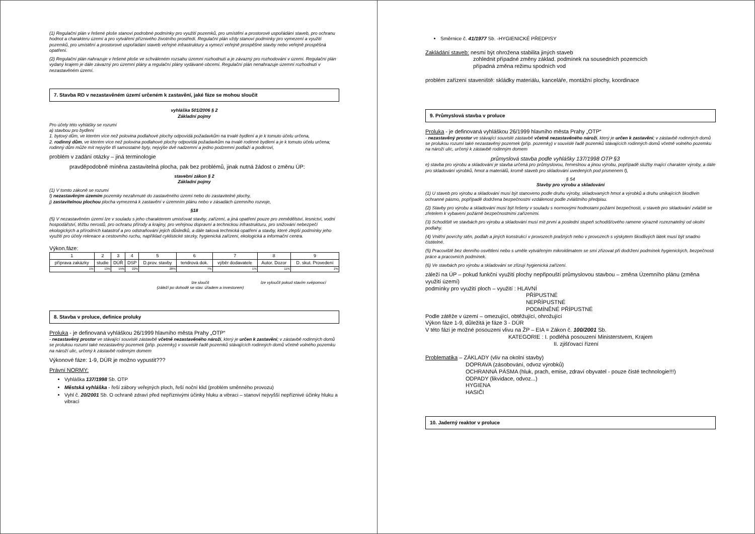(1) Regulační plán v řešené ploše stanoví podrobné podmínky pro využití pozemků, pro umístění a prostorové uspořádání staveb, pro ochranu hodnot a charakteru území a pro vytváření příznivého životního prostředí. Regulační plán vždy stanoví podmínky pro vymezení a využití pozemků, pro umístění a prostorové uspořádání staveb veřejné infrastruktury a vymezí veřejně prospěšné stavby nebo veřejně prospěšná opatření.
(2) Regulační plán nahrazuje v řešené ploše ve schváleném rozsahu územní rozhodnutí a je závazný pro rozhodování v území. Regulační plán vydaný krajem je dále závazný pro územní plány a regulační plány vydávané obcemi. Regulační plán nenahrazuje územní rozhodnutí v nezastavěném území.
7. Stavba RD v nezastavěném území určeném k zastavění, jaké fáze se mohou sloučit
vyhláška 501/2006 § 2
Základní pojmy
Pro účely této vyhlášky se rozumí
a) stavbou pro bydlení
1. bytový dům, ve kterém více než polovina podlahové plochy odpovídá požadavkům na trvalé bydlení a je k tomuto účelu určena,
2. rodinný dům, ve kterém více než polovina podlahové plochy odpovídá požadavkům na trvalé rodinné bydlení a je k tomuto účelu určena; rodinný dům může mít nejvýše tři samostatné byty, nejvýše dvě nadzemní a jedno podzemní podlaží a podkroví,
problém v zadání otázky – jiná terminologie
pravděpodobně míněna zastavitelná plocha, pak bez problémů, jinak nutná žádost o změnu ÚP:
stavební zákon § 2
Základní pojmy
(1) V tomto zákoně se rozumí
f) nezastavěným územím pozemky nezahrnuté do zastavěného území nebo do zastavitelné plochy,
j) zastavitelnou plochou plocha vymezená k zastavění v územním plánu nebo v zásadách územního rozvoje,
§18
(5) V nezastavěném území lze v souladu s jeho charakterem umisťovat stavby, zařízení, a jiná opatření pouze pro zemědělství, lesnictví, vodní hospodářství, těžbu nerostů, pro ochranu přírody a krajiny, pro veřejnou dopravní a technickou infrastrukturu, pro snižování nebezpečí ekologických a přírodních katastrof a pro odstraňování jejich důsledků, a dále taková technická opatření a stavby, které zlepší podmínky jeho využití pro účely rekreace a cestovního ruchu, například cyklistické stezky, hygienická zařízení, ekologická a informační centra.
Výkon.fáze:
| 1 | 2 | 3 | 4 | 5 | 6 | 7 | 8 | 9 |
| příprava zakázky | studie | DÚŘ | DSP | D.prov. stavby | tendrová dok. | výběr dodavatele | Autor. Dozor | D. skut. Provedení |
| 1% | 13% | 15% | 22% | 28% | 7% | 1% | 11% | 2% |
lze sloučit
(záleží po dohodě se stav. úřadem a investorem)
lze vyloučit pokud stavím svépomocí
8. Stavba v proluce, definice proluky
Proluka - je definovaná vyhláškou 26/1999 hlavního města Prahy „OTP“
- nezastavěný prostor ve stávající souvislé zástavbě včetně nezastavěného nároží, který je určen k zastavění; v zástavbě rodinných domů se prolukou rozumí také nezastavěný pozemek (příp. pozemky) v souvislé řadě pozemků stávajících rodinných domů včetně volného pozemku na nároží ulic, určený k zástavbě rodinným domem
Výkonové fáze: 1-9, DÚR je možno vypustit???
Právní NORMY:
Vyhláška 137/1998 Sb. OTP
Městská vyhláška - řeší zábory veřejných ploch, řeší noční klid (problém směnného provozu)
Vyhl č. 20/2001 Sb. O ochraně zdraví před nepříznivými účinky hluku a vibraci – stanoví nejvyšší nepříznivé účinky hluku a vibrací
Směrnice č. 41/1977 Sb. -HYGIENICKÉ PŘEDPISY
Zakládání staveb: nesmí být ohrožena stabilita jiných staveb
zohlednit případné změny základ. podmínek na sousedních pozemcích
případná změna režimu spodních vod
problém zařízení staveniště: skládky materiálu, kanceláře, montážní plochy, koordinace
9. Průmyslová stavba v proluce
Proluka - je definovaná vyhláškou 26/1999 hlavního města Prahy „OTP“
- nezastavěný prostor ve stávající souvislé zástavbě včetně nezastavěného nároží, který je určen k zastavění; v zástavbě rodinných domů se prolukou rozumí také nezastavěný pozemek (příp. pozemky) v souvislé řadě pozemků stávajících rodinných domů včetně volného pozemku na nároží ulic, určený k zástavbě rodinným domem
průmyslová stavba podle vyhlášky 137/1998 OTP §3
e) stavba pro výrobu a skladování je stavba určená pro průmyslovou, řemeslnou a jinou výrobu, popřípadě služby mající charakter výroby, a dále pro skladování výrobků, hmot a materiálů, kromě staveb pro skladování uvedených pod písmenem f),
§ 54
Stavby pro výrobu a skladování
(1) U staveb pro výrobu a skladování musí být stanoveno podle druhu výroby, skladovaných hmot a výrobků a druhu unikajících škodlivin ochranné pásmo, popřípadě dodržena bezpečnostní vzdálenost podle zvláštního předpisu.
(2) Stavby pro výrobu a skladování musí být řešeny v souladu s normovými hodnotami požární bezpečnosti, u staveb pro skladování zvláště se zřetelem k vybavení požárně bezpečnostními zařízeními.
(3) Schodiště ve stavbách pro výrobu a skladování musí mít první a poslední stupeň schodišťového ramene výrazně rozeznatelný od okolní podlahy.
(4) Vnitřní povrchy stěn, podlah a jiných konstrukcí v provozech prašných nebo v provozech s výskytem škodlivých látek musí být snadno čistitelné.
(5) Pracoviště bez denního osvětlení nebo s uměle vytvářeným mikroklimatem se smí zřizovat při dodržení podmínek hygienických, bezpečnosti práce a pracovních podmínek.
(6) Ve stavbách pro výrobu a skladování se zřizují hygienická zařízení.
záleží na ÚP – pokud funkční využití plochy nepřipouští průmyslovou stavbou – změna Územního plánu (změna využití území)
podmínky pro využití ploch – využití : HLAVNÍ
PŘÍPUSTNÉ
NEPŘÍPUSTNÉ
PODMÍNĚNÉ PŘÍPUSTNÉ
Podle zátěže v území – omezující, obtěžující, ohrožující
Výkon fáze 1-9, důležitá je fáze 3 - DÚR
V této fázi je možné posouzeni vlivu na ŽP – EIA = Zákon č. 100/2001 Sb.
KATEGORIE : I. podléhá posouzení Ministerstvem, Krajem
II. zjišťovací řízení
Problematika – ZÁKLADY (vliv na okolní stavby)
DOPRAVA (zásobování, odvoz výrobků)
OCHRANNÁ PÁSMA (hluk, prach, emise, zdraví obyvatel - pouze čisté technologie!!!)
ODPADY (likvidace, odvoz...)
HYGIENA
HASIČI
10. Jaderný reaktor v proluce